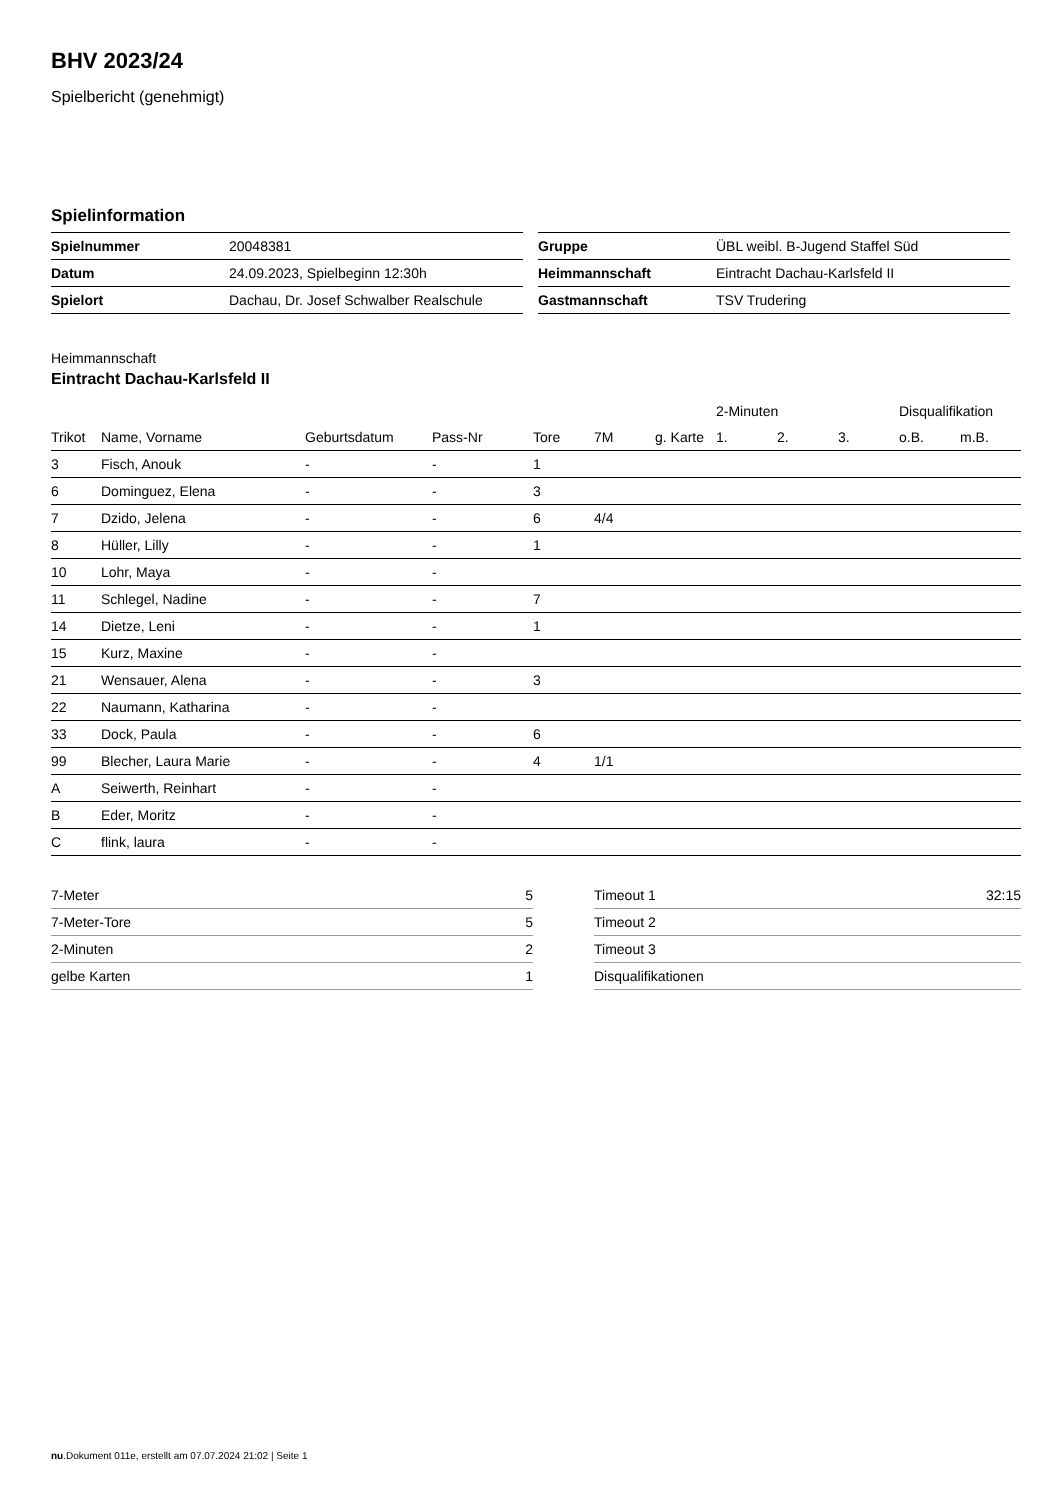BHV 2023/24
Spielbericht (genehmigt)
Spielinformation
| Spielnummer | 20048381 |
| Datum | 24.09.2023, Spielbeginn 12:30h |
| Spielort | Dachau, Dr. Josef Schwalber Realschule |
| Gruppe | ÜBL weibl. B-Jugend Staffel Süd |
| Heimmannschaft | Eintracht Dachau-Karlsfeld II |
| Gastmannschaft | TSV Trudering |
Heimmannschaft
Eintracht Dachau-Karlsfeld II
| | | | | | | | 2-Minuten | | | Disqualifikation | |
| --- | --- | --- | --- | --- | --- | --- | --- | --- | --- | --- | --- |
| Trikot | Name, Vorname | Geburtsdatum | Pass-Nr | Tore | 7M | g. Karte | 1. | 2. | 3. | o.B. | m.B. |
| 3 | Fisch, Anouk | - | - | 1 | | | | | | | |
| 6 | Dominguez, Elena | - | - | 3 | | | | | | | |
| 7 | Dzido, Jelena | - | - | 6 | 4/4 | | | | | | |
| 8 | Hüller, Lilly | - | - | 1 | | | | | | | |
| 10 | Lohr, Maya | - | - | | | | | | | | |
| 11 | Schlegel, Nadine | - | - | 7 | | | | | | | |
| 14 | Dietze, Leni | - | - | 1 | | | | | | | |
| 15 | Kurz, Maxine | - | - | | | | | | | | |
| 21 | Wensauer, Alena | - | - | 3 | | | | | | | |
| 22 | Naumann, Katharina | - | - | | | | | | | | |
| 33 | Dock, Paula | - | - | 6 | | | | | | | |
| 99 | Blecher, Laura Marie | - | - | 4 | 1/1 | | | | | | |
| A | Seiwerth, Reinhart | - | - | | | | | | | | |
| B | Eder, Moritz | - | - | | | | | | | | |
| C | flink, laura | - | - | | | | | | | | |
| 7-Meter | 5 |
| 7-Meter-Tore | 5 |
| 2-Minuten | 2 |
| gelbe Karten | 1 |
| Timeout 1 | 32:15 |
| Timeout 2 | |
| Timeout 3 | |
| Disqualifikationen | |
nu.Dokument 011e, erstellt am 07.07.2024 21:02 | Seite 1